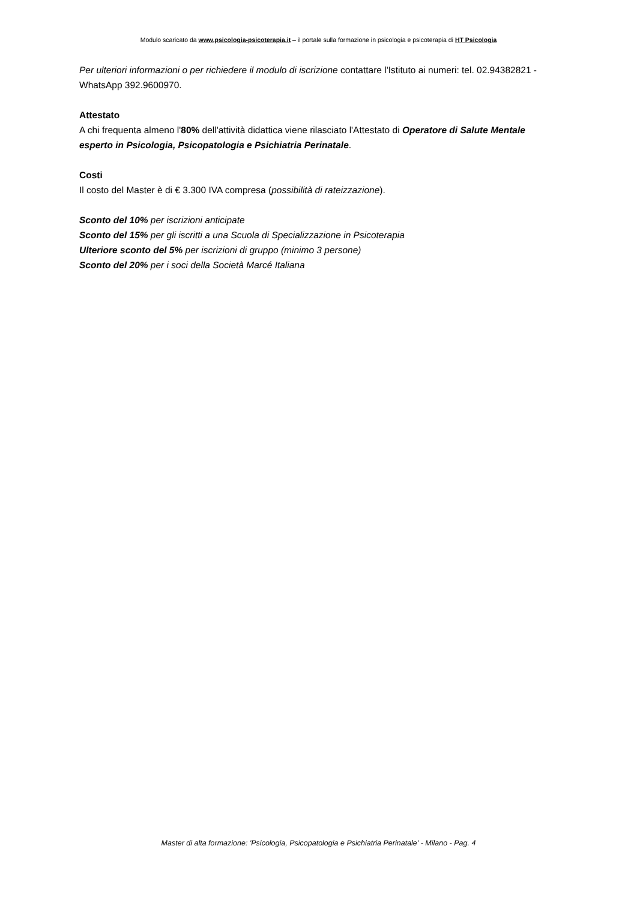Modulo scaricato da www.psicologia-psicoterapia.it – il portale sulla formazione in psicologia e psicoterapia di HT Psicologia
Per ulteriori informazioni o per richiedere il modulo di iscrizione contattare l'Istituto ai numeri: tel. 02.94382821 - WhatsApp 392.9600970.
Attestato
A chi frequenta almeno l'80% dell'attività didattica viene rilasciato l'Attestato di Operatore di Salute Mentale esperto in Psicologia, Psicopatologia e Psichiatria Perinatale.
Costi
Il costo del Master è di € 3.300 IVA compresa (possibilità di rateizzazione).
Sconto del 10% per iscrizioni anticipate
Sconto del 15% per gli iscritti a una Scuola di Specializzazione in Psicoterapia
Ulteriore sconto del 5% per iscrizioni di gruppo (minimo 3 persone)
Sconto del 20% per i soci della Società Marcé Italiana
Master di alta formazione: 'Psicologia, Psicopatologia e Psichiatria Perinatale' - Milano - Pag. 4